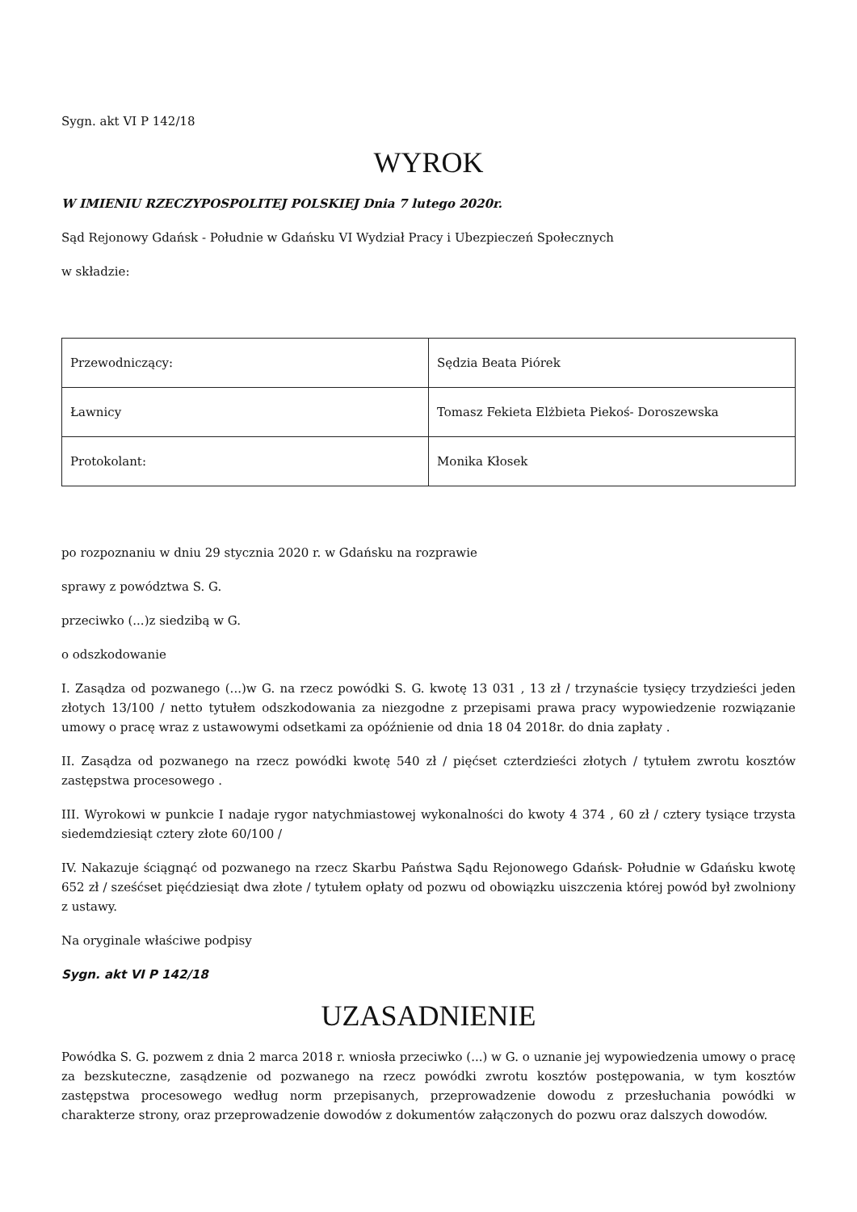Sygn. akt VI P 142/18
WYROK
W IMIENIU RZECZYPOSPOLITEJ POLSKIEJ Dnia 7 lutego 2020r.
Sąd Rejonowy Gdańsk - Południe w Gdańsku VI Wydział Pracy i Ubezpieczeń Społecznych
w składzie:
| Przewodniczący: | Sędzia Beata Piórek |
| Ławnicy | Tomasz Fekieta Elżbieta Piekoś- Doroszewska |
| Protokolant: | Monika Kłosek |
po rozpoznaniu w dniu 29 stycznia 2020 r. w Gdańsku na rozprawie
sprawy z powództwa S. G.
przeciwko (...)z siedzibą w G.
o odszkodowanie
I. Zasądza od pozwanego (...)w G. na rzecz powódki S. G. kwotę 13 031 , 13 zł / trzynaście tysięcy trzydzieści jeden złotych 13/100 / netto tytułem odszkodowania za niezgodne z przepisami prawa pracy wypowiedzenie rozwiązanie umowy o pracę wraz z ustawowymi odsetkami za opóźnienie od dnia 18 04 2018r. do dnia zapłaty .
II. Zasądza od pozwanego na rzecz powódki kwotę 540 zł / pięćset czterdzieści złotych / tytułem zwrotu kosztów zastępstwa procesowego .
III. Wyrokowi w punkcie I nadaje rygor natychmiastowej wykonalności do kwoty 4 374 , 60 zł / cztery tysiące trzysta siedemdziesiąt cztery złote 60/100 /
IV. Nakazuje ściągnąć od pozwanego na rzecz Skarbu Państwa Sądu Rejonowego Gdańsk- Południe w Gdańsku kwotę 652 zł / sześćset pięćdziesiąt dwa złote / tytułem opłaty od pozwu od obowiązku uiszczenia której powód był zwolniony z ustawy.
Na oryginale właściwe podpisy
Sygn. akt VI P 142/18
UZASADNIENIE
Powódka S. G. pozwem z dnia 2 marca 2018 r. wniosła przeciwko (...) w G. o uznanie jej wypowiedzenia umowy o pracę za bezskuteczne, zasądzenie od pozwanego na rzecz powódki zwrotu kosztów postępowania, w tym kosztów zastępstwa procesowego według norm przepisanych, przeprowadzenie dowodu z przesłuchania powódki w charakterze strony, oraz przeprowadzenie dowodów z dokumentów załączonych do pozwu oraz dalszych dowodów.